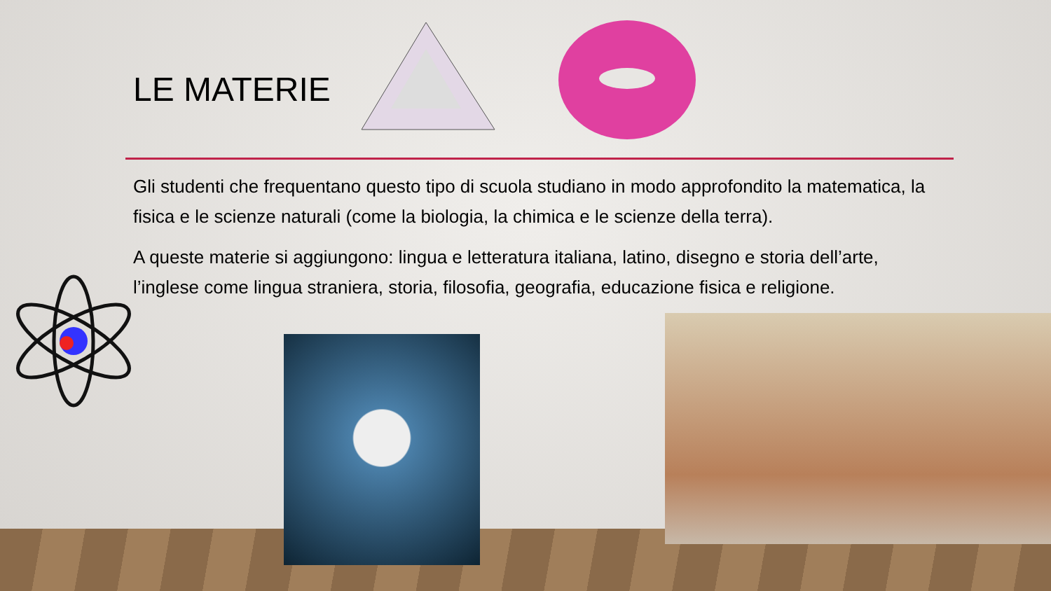LE MATERIE
Gli studenti che frequentano questo tipo di scuola studiano in modo approfondito la matematica, la fisica e le scienze naturali (come la biologia, la chimica e le scienze della terra).
A queste materie si aggiungono: lingua e letteratura italiana, latino, disegno e storia dell’arte, l’inglese come lingua straniera, storia, filosofia, geografia, educazione fisica e religione.